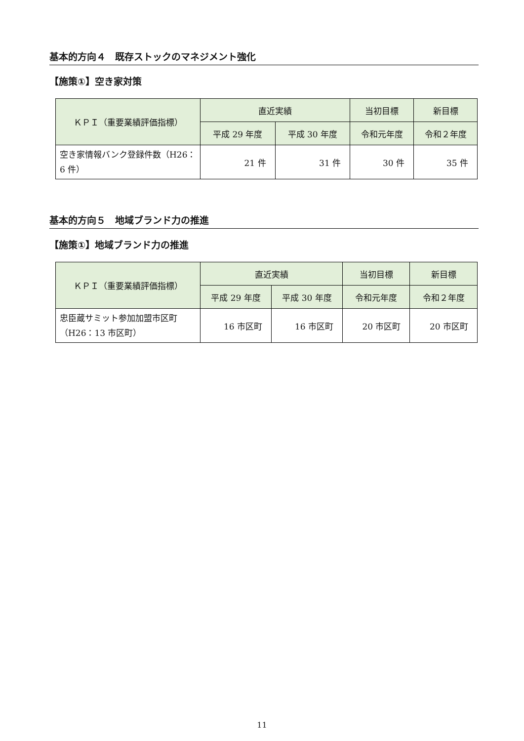基本的方向４　既存ストックのマネジメント強化
【施策①】空き家対策
| ＫＰＩ（重要業績評価指標） | 直近実績 | | 当初目標 | 新目標 |
| --- | --- | --- | --- | --- |
| | 平成 29 年度 | 平成 30 年度 | 令和元年度 | 令和２年度 |
| 空き家情報バンク登録件数（H26：6 件） | 21 件 | 31 件 | 30 件 | 35 件 |
基本的方向５　地域ブランド力の推進
【施策①】地域ブランド力の推進
| ＫＰＩ（重要業績評価指標） | 直近実績 | | 当初目標 | 新目標 |
| --- | --- | --- | --- | --- |
| | 平成 29 年度 | 平成 30 年度 | 令和元年度 | 令和２年度 |
| 忠臣蔵サミット参加加盟市区町（H26：13 市区町） | 16 市区町 | 16 市区町 | 20 市区町 | 20 市区町 |
11